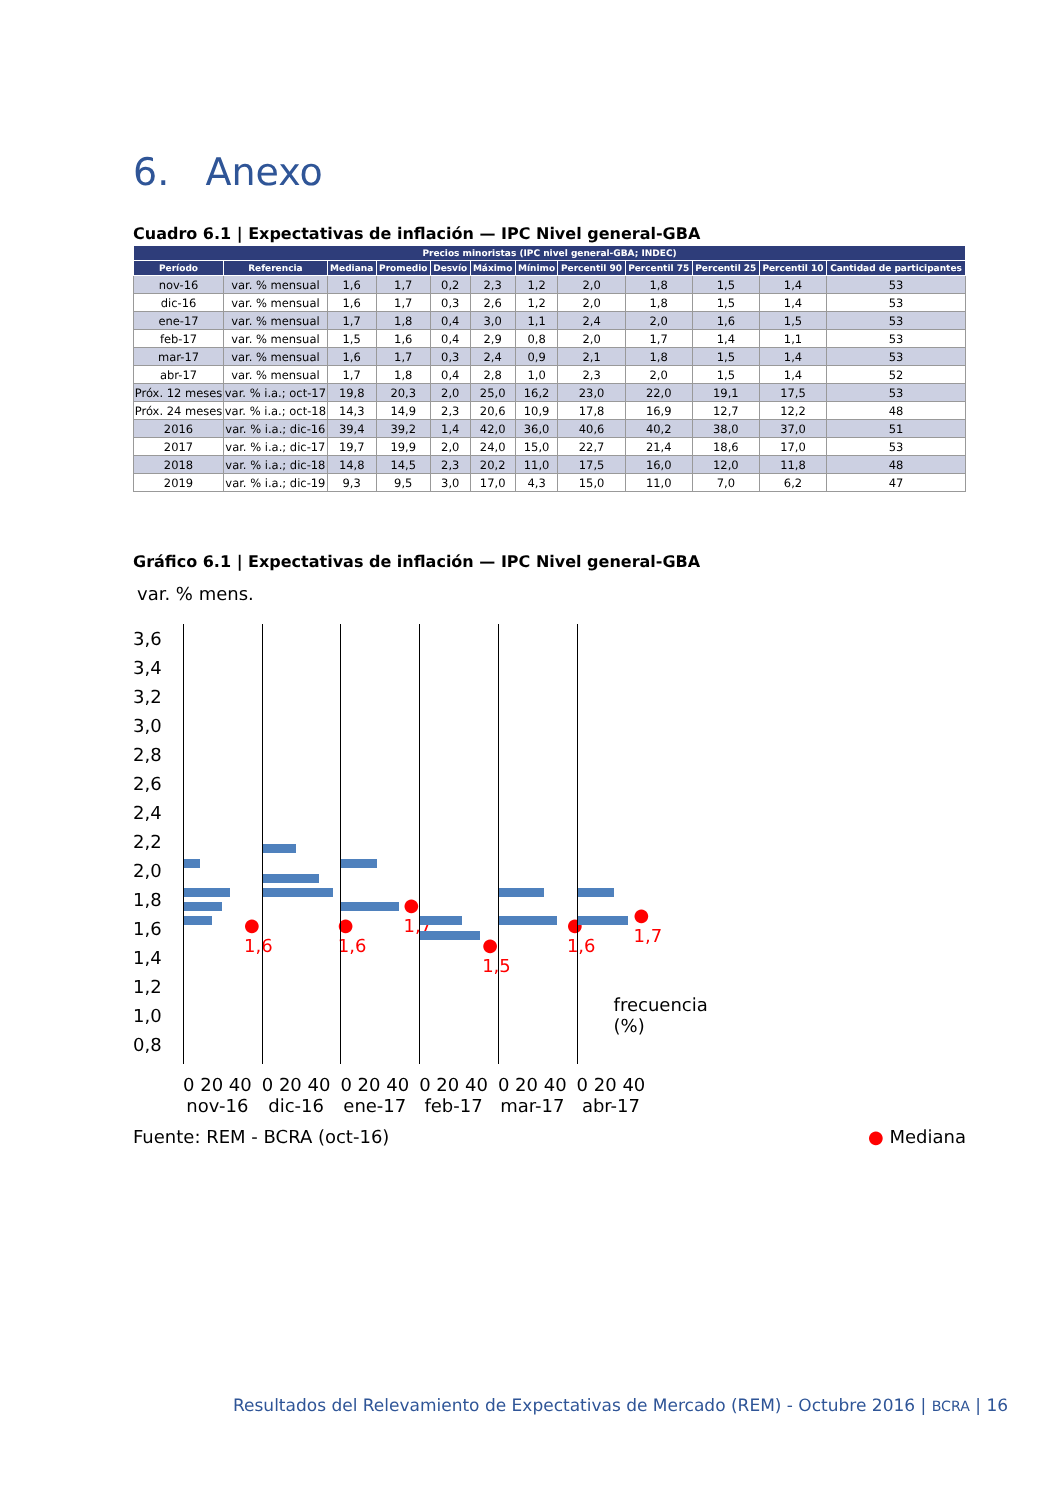6. Anexo
Cuadro 6.1 | Expectativas de inflación — IPC Nivel general-GBA
| Precios minoristas (IPC nivel general-GBA; INDEC) | | | | | | | | | | | |
| --- | --- | --- | --- | --- | --- | --- | --- | --- | --- | --- | --- |
| Período | Referencia | Mediana | Promedio | Desvío | Máximo | Mínimo | Percentil 90 | Percentil 75 | Percentil 25 | Percentil 10 | Cantidad de participantes |
| nov-16 | var. % mensual | 1,6 | 1,7 | 0,2 | 2,3 | 1,2 | 2,0 | 1,8 | 1,5 | 1,4 | 53 |
| dic-16 | var. % mensual | 1,6 | 1,7 | 0,3 | 2,6 | 1,2 | 2,0 | 1,8 | 1,5 | 1,4 | 53 |
| ene-17 | var. % mensual | 1,7 | 1,8 | 0,4 | 3,0 | 1,1 | 2,4 | 2,0 | 1,6 | 1,5 | 53 |
| feb-17 | var. % mensual | 1,5 | 1,6 | 0,4 | 2,9 | 0,8 | 2,0 | 1,7 | 1,4 | 1,1 | 53 |
| mar-17 | var. % mensual | 1,6 | 1,7 | 0,3 | 2,4 | 0,9 | 2,1 | 1,8 | 1,5 | 1,4 | 53 |
| abr-17 | var. % mensual | 1,7 | 1,8 | 0,4 | 2,8 | 1,0 | 2,3 | 2,0 | 1,5 | 1,4 | 52 |
| Próx. 12 meses | var. % i.a.; oct-17 | 19,8 | 20,3 | 2,0 | 25,0 | 16,2 | 23,0 | 22,0 | 19,1 | 17,5 | 53 |
| Próx. 24 meses | var. % i.a.; oct-18 | 14,3 | 14,9 | 2,3 | 20,6 | 10,9 | 17,8 | 16,9 | 12,7 | 12,2 | 48 |
| 2016 | var. % i.a.; dic-16 | 39,4 | 39,2 | 1,4 | 42,0 | 36,0 | 40,6 | 40,2 | 38,0 | 37,0 | 51 |
| 2017 | var. % i.a.; dic-17 | 19,7 | 19,9 | 2,0 | 24,0 | 15,0 | 22,7 | 21,4 | 18,6 | 17,0 | 53 |
| 2018 | var. % i.a.; dic-18 | 14,8 | 14,5 | 2,3 | 20,2 | 11,0 | 17,5 | 16,0 | 12,0 | 11,8 | 48 |
| 2019 | var. % i.a.; dic-19 | 9,3 | 9,5 | 3,0 | 17,0 | 4,3 | 15,0 | 11,0 | 7,0 | 6,2 | 47 |
Gráfico 6.1 | Expectativas de inflación — IPC Nivel general-GBA
var. % mens.
3,6 3,4 3,2 3,0 2,8 2,6 2,4 2,2 2,0 1,8 1,6 1,4 1,2 1,0 0,8
● 1,6
0 20 40
nov-16
● 1,6
0 20 40
dic-16
● 1,7
0 20 40
ene-17
● 1,5
0 20 40
feb-17
● 1,6
0 20 40
mar-17
● 1,7
frecuencia (%)
0 20 40
abr-17
Fuente: REM - BCRA (oct-16) ● Mediana
Resultados del Relevamiento de Expectativas de Mercado (REM) - Octubre 2016 | BCRA | 16